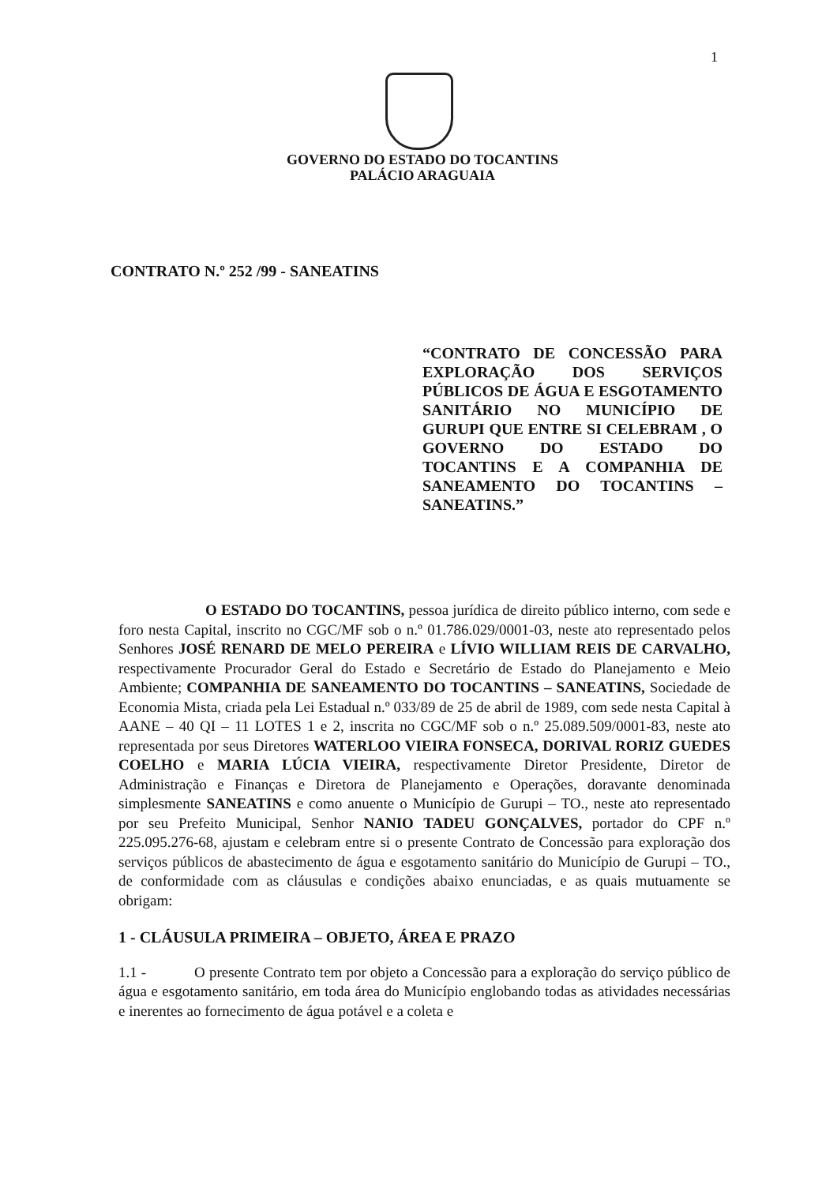1
GOVERNO DO ESTADO DO TOCANTINS
PALÁCIO ARAGUAIA
CONTRATO N.º 252 /99 - SANEATINS
“CONTRATO DE CONCESSÃO PARA EXPLORAÇÃO DOS SERVIÇOS PÚBLICOS DE ÁGUA E ESGOTAMENTO SANITÁRIO NO MUNICÍPIO DE GURUPI QUE ENTRE SI CELEBRAM , O GOVERNO DO ESTADO DO TOCANTINS E A COMPANHIA DE SANEAMENTO DO TOCANTINS – SANEATINS.”
O ESTADO DO TOCANTINS, pessoa jurídica de direito público interno, com sede e foro nesta Capital, inscrito no CGC/MF sob o n.º 01.786.029/0001-03, neste ato representado pelos Senhores JOSÉ RENARD DE MELO PEREIRA e LÍVIO WILLIAM REIS DE CARVALHO, respectivamente Procurador Geral do Estado e Secretário de Estado do Planejamento e Meio Ambiente; COMPANHIA DE SANEAMENTO DO TOCANTINS – SANEATINS, Sociedade de Economia Mista, criada pela Lei Estadual n.º 033/89 de 25 de abril de 1989, com sede nesta Capital à AANE – 40 QI – 11 LOTES 1 e 2, inscrita no CGC/MF sob o n.º 25.089.509/0001-83, neste ato representada por seus Diretores WATERLOO VIEIRA FONSECA, DORIVAL RORIZ GUEDES COELHO e MARIA LÚCIA VIEIRA, respectivamente Diretor Presidente, Diretor de Administração e Finanças e Diretora de Planejamento e Operações, doravante denominada simplesmente SANEATINS e como anuente o Município de Gurupi – TO., neste ato representado por seu Prefeito Municipal, Senhor NANIO TADEU GONÇALVES, portador do CPF n.º 225.095.276-68, ajustam e celebram entre si o presente Contrato de Concessão para exploração dos serviços públicos de abastecimento de água e esgotamento sanitário do Município de Gurupi – TO., de conformidade com as cláusulas e condições abaixo enunciadas, e as quais mutuamente se obrigam:
1 - CLÁUSULA PRIMEIRA – OBJETO, ÁREA E PRAZO
1.1 - O presente Contrato tem por objeto a Concessão para a exploração do serviço público de água e esgotamento sanitário, em toda área do Município englobando todas as atividades necessárias e inerentes ao fornecimento de água potável e a coleta e